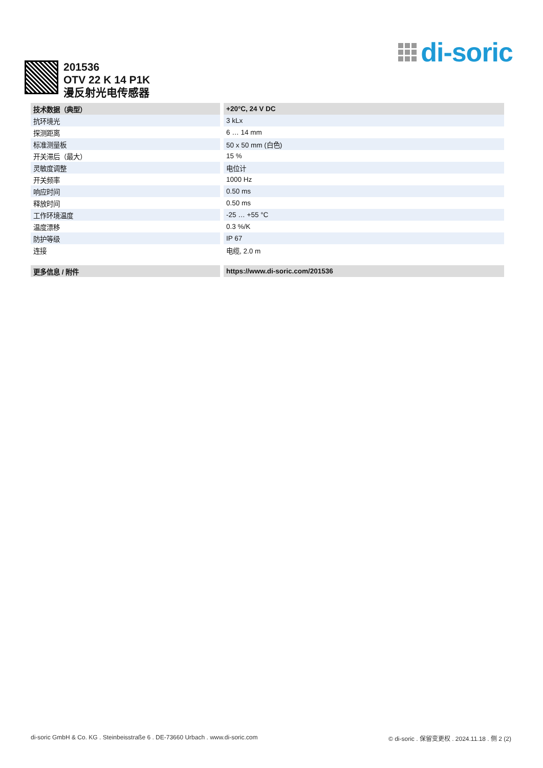di-soric
201536
OTV 22 K 14 P1K
漫反射光电传感器
| 技术数据（典型） | +20°C, 24 V DC |
| --- | --- |
| 抗环境光 | 3 kLx |
| 探测距离 | 6 … 14 mm |
| 标准测量板 | 50 x 50 mm (白色) |
| 开关滞后（最大） | 15 % |
| 灵敏度调整 | 电位计 |
| 开关频率 | 1000 Hz |
| 响应时间 | 0.50 ms |
| 释放时间 | 0.50 ms |
| 工作环境温度 | -25 … +55 °C |
| 温度漂移 | 0.3 %/K |
| 防护等级 | IP 67 |
| 连接 | 电缆, 2.0 m |
| 更多信息 / 附件 | https://www.di-soric.com/201536 |
di-soric GmbH & Co. KG . Steinbeisstraße 6 . DE-73660 Urbach . www.di-soric.com © di-soric . 保留变更权 . 2024.11.18 . 侧 2 (2)